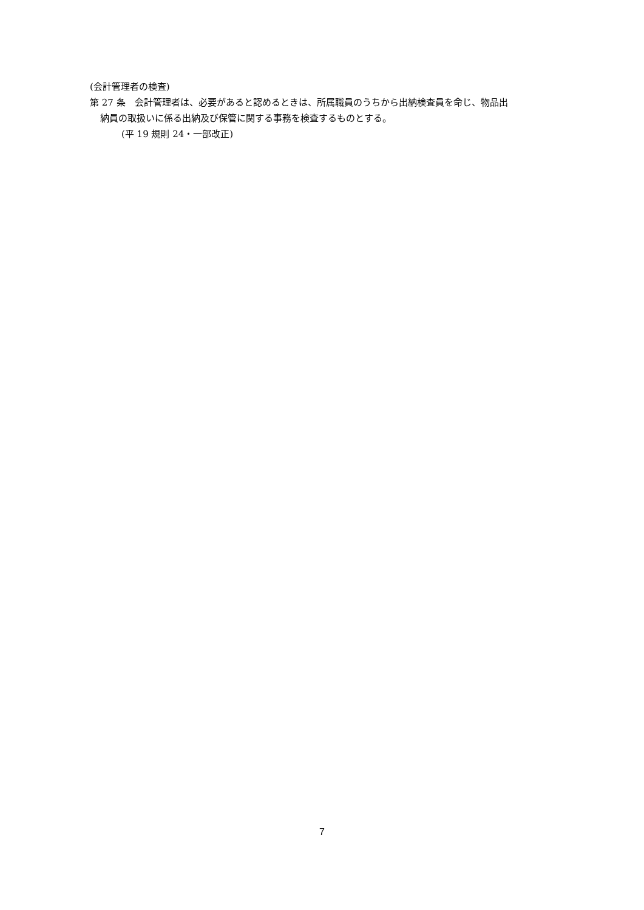(会計管理者の検査)
第 27 条　会計管理者は、必要があると認めるときは、所属職員のうちから出納検査員を命じ、物品出
納員の取扱いに係る出納及び保管に関する事務を検査するものとする。
(平 19 規則 24・一部改正)
7